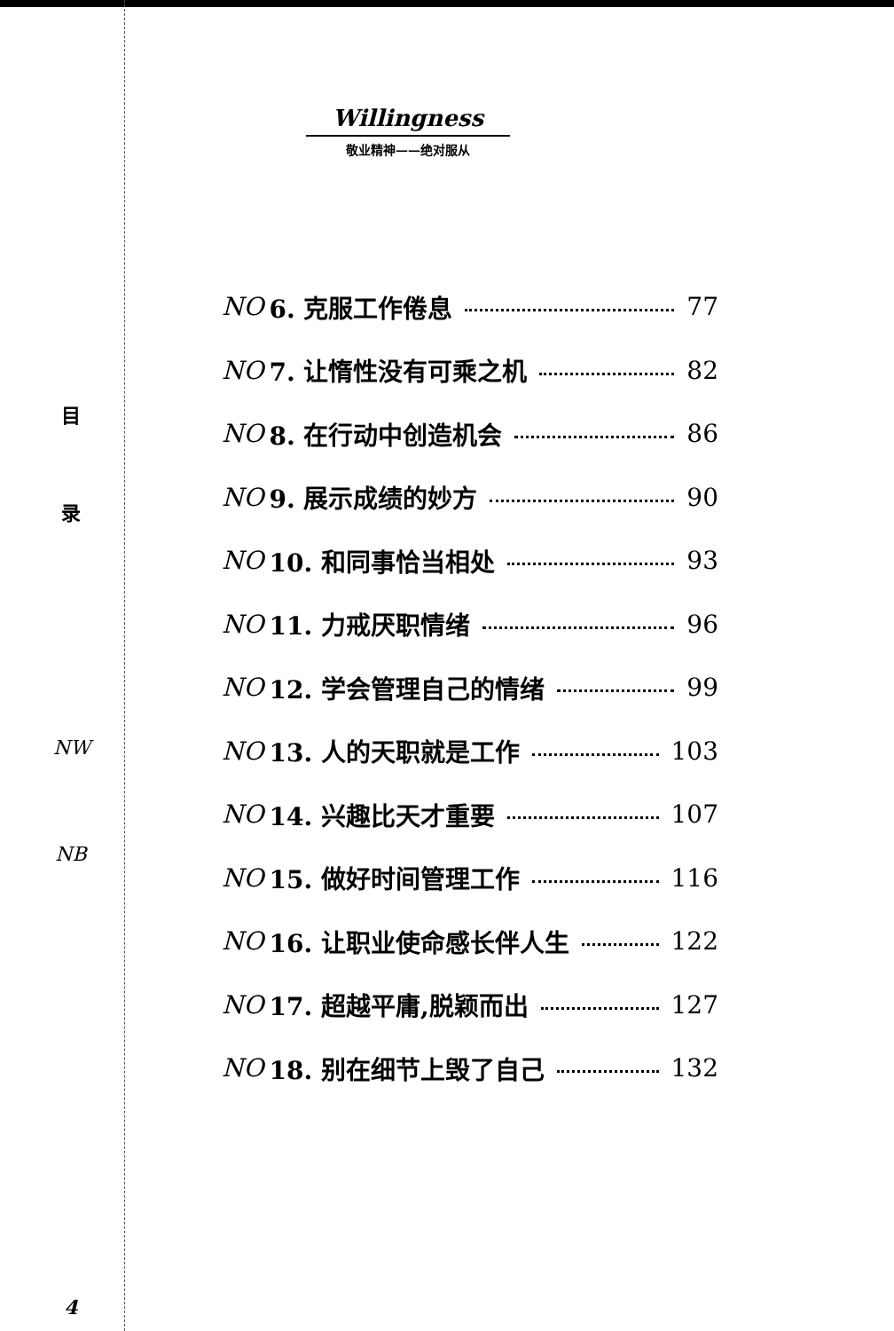目
录
NW
NB
4
Willingness
敬业精神——绝对服从
NO 6. 克服工作倦息 77
NO 7. 让惰性没有可乘之机 82
NO 8. 在行动中创造机会 86
NO 9. 展示成绩的妙方 90
NO 10. 和同事恰当相处 93
NO 11. 力戒厌职情绪 96
NO 12. 学会管理自己的情绪 99
NO 13. 人的天职就是工作 103
NO 14. 兴趣比天才重要 107
NO 15. 做好时间管理工作 116
NO 16. 让职业使命感长伴人生 122
NO 17. 超越平庸,脱颖而出 127
NO 18. 别在细节上毁了自己 132